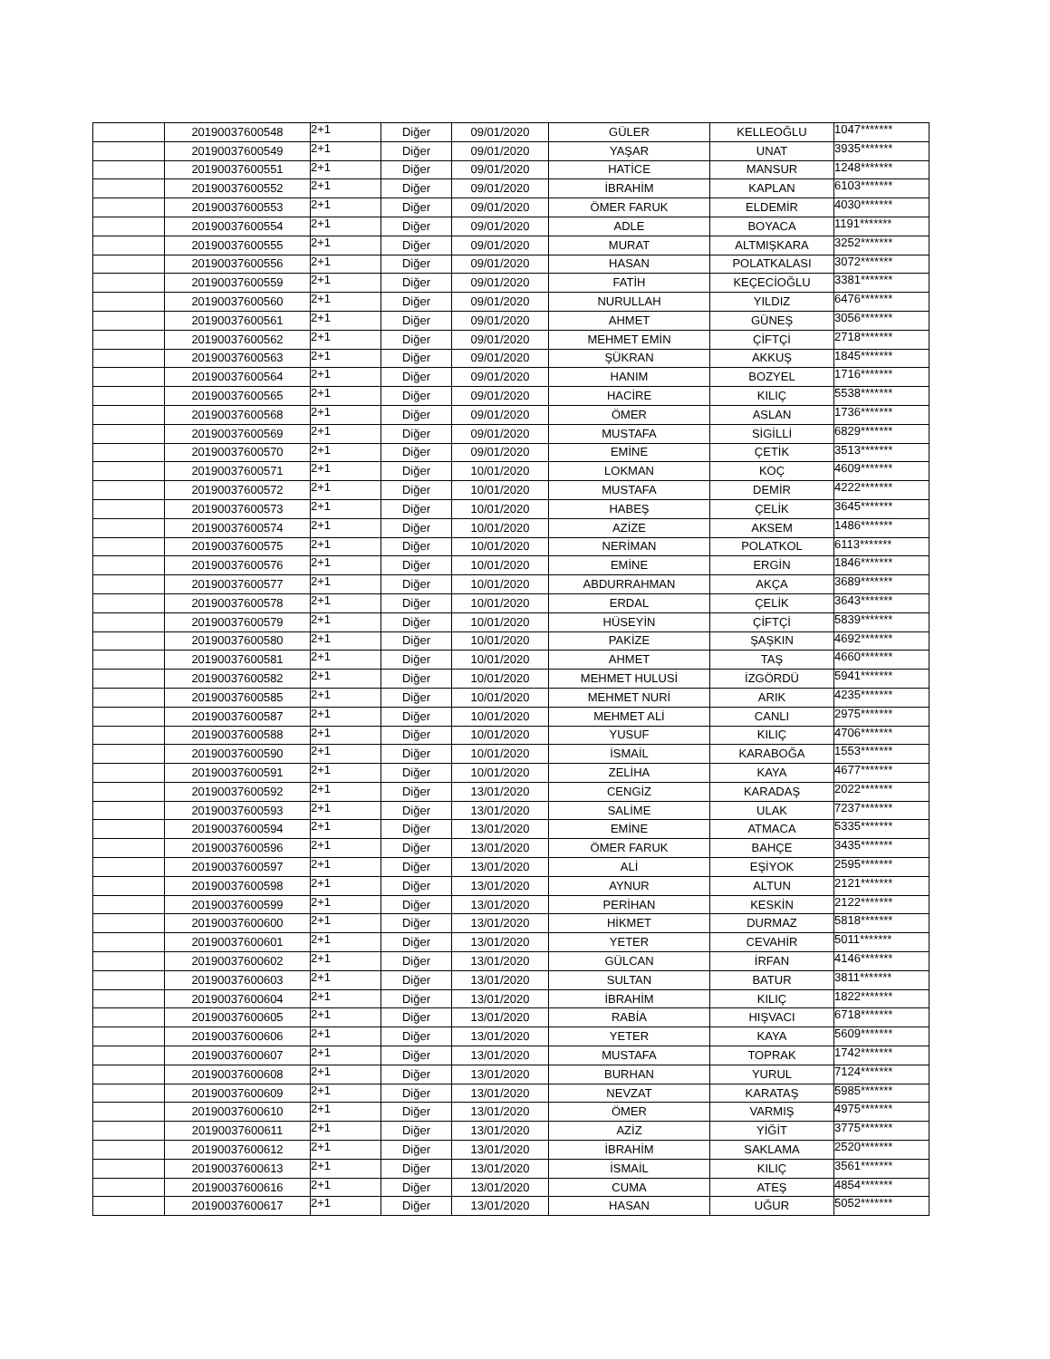| | 20190037600548 | 2+1 | Diğer | 09/01/2020 | GÜLER | KELLEOĞLU | 1047******* |
| | 20190037600549 | 2+1 | Diğer | 09/01/2020 | YAŞAR | UNAT | 3935******* |
| | 20190037600551 | 2+1 | Diğer | 09/01/2020 | HATİCE | MANSUR | 1248******* |
| | 20190037600552 | 2+1 | Diğer | 09/01/2020 | İBRAHİM | KAPLAN | 6103******* |
| | 20190037600553 | 2+1 | Diğer | 09/01/2020 | ÖMER FARUK | ELDEMİR | 4030******* |
| | 20190037600554 | 2+1 | Diğer | 09/01/2020 | ADLE | BOYACA | 1191******* |
| | 20190037600555 | 2+1 | Diğer | 09/01/2020 | MURAT | ALTMIŞKARA | 3252******* |
| | 20190037600556 | 2+1 | Diğer | 09/01/2020 | HASAN | POLATKALASI | 3072******* |
| | 20190037600559 | 2+1 | Diğer | 09/01/2020 | FATİH | KEÇECİOĞLU | 3381******* |
| | 20190037600560 | 2+1 | Diğer | 09/01/2020 | NURULLAH | YILDIZ | 6476******* |
| | 20190037600561 | 2+1 | Diğer | 09/01/2020 | AHMET | GÜNEŞ | 3056******* |
| | 20190037600562 | 2+1 | Diğer | 09/01/2020 | MEHMET EMİN | ÇİFTÇİ | 2718******* |
| | 20190037600563 | 2+1 | Diğer | 09/01/2020 | ŞÜKRAN | AKKUŞ | 1845******* |
| | 20190037600564 | 2+1 | Diğer | 09/01/2020 | HANIM | BOZYEL | 1716******* |
| | 20190037600565 | 2+1 | Diğer | 09/01/2020 | HACİRE | KILIÇ | 5538******* |
| | 20190037600568 | 2+1 | Diğer | 09/01/2020 | ÖMER | ASLAN | 1736******* |
| | 20190037600569 | 2+1 | Diğer | 09/01/2020 | MUSTAFA | SİGİLLİ | 6829******* |
| | 20190037600570 | 2+1 | Diğer | 09/01/2020 | EMİNE | ÇETİK | 3513******* |
| | 20190037600571 | 2+1 | Diğer | 10/01/2020 | LOKMAN | KOÇ | 4609******* |
| | 20190037600572 | 2+1 | Diğer | 10/01/2020 | MUSTAFA | DEMİR | 4222******* |
| | 20190037600573 | 2+1 | Diğer | 10/01/2020 | HABEŞ | ÇELİK | 3645******* |
| | 20190037600574 | 2+1 | Diğer | 10/01/2020 | AZİZE | AKSEM | 1486******* |
| | 20190037600575 | 2+1 | Diğer | 10/01/2020 | NERİMAN | POLATKOL | 6113******* |
| | 20190037600576 | 2+1 | Diğer | 10/01/2020 | EMİNE | ERGİN | 1846******* |
| | 20190037600577 | 2+1 | Diğer | 10/01/2020 | ABDURRAHMAN | AKÇA | 3689******* |
| | 20190037600578 | 2+1 | Diğer | 10/01/2020 | ERDAL | ÇELİK | 3643******* |
| | 20190037600579 | 2+1 | Diğer | 10/01/2020 | HÜSEYİN | ÇİFTÇİ | 5839******* |
| | 20190037600580 | 2+1 | Diğer | 10/01/2020 | PAKİZE | ŞAŞKIN | 4692******* |
| | 20190037600581 | 2+1 | Diğer | 10/01/2020 | AHMET | TAŞ | 4660******* |
| | 20190037600582 | 2+1 | Diğer | 10/01/2020 | MEHMET HULUSİ | İZGÖRDÜ | 5941******* |
| | 20190037600585 | 2+1 | Diğer | 10/01/2020 | MEHMET NURİ | ARIK | 4235******* |
| | 20190037600587 | 2+1 | Diğer | 10/01/2020 | MEHMET ALİ | CANLI | 2975******* |
| | 20190037600588 | 2+1 | Diğer | 10/01/2020 | YUSUF | KILIÇ | 4706******* |
| | 20190037600590 | 2+1 | Diğer | 10/01/2020 | İSMAİL | KARABOĞA | 1553******* |
| | 20190037600591 | 2+1 | Diğer | 10/01/2020 | ZELİHA | KAYA | 4677******* |
| | 20190037600592 | 2+1 | Diğer | 13/01/2020 | CENGİZ | KARADAŞ | 2022******* |
| | 20190037600593 | 2+1 | Diğer | 13/01/2020 | SALİME | ULAK | 7237******* |
| | 20190037600594 | 2+1 | Diğer | 13/01/2020 | EMİNE | ATMACA | 5335******* |
| | 20190037600596 | 2+1 | Diğer | 13/01/2020 | ÖMER FARUK | BAHÇE | 3435******* |
| | 20190037600597 | 2+1 | Diğer | 13/01/2020 | ALİ | EŞİYOK | 2595******* |
| | 20190037600598 | 2+1 | Diğer | 13/01/2020 | AYNUR | ALTUN | 2121******* |
| | 20190037600599 | 2+1 | Diğer | 13/01/2020 | PERİHAN | KESKİN | 2122******* |
| | 20190037600600 | 2+1 | Diğer | 13/01/2020 | HİKMET | DURMAZ | 5818******* |
| | 20190037600601 | 2+1 | Diğer | 13/01/2020 | YETER | CEVAHİR | 5011******* |
| | 20190037600602 | 2+1 | Diğer | 13/01/2020 | GÜLCAN | İRFAN | 4146******* |
| | 20190037600603 | 2+1 | Diğer | 13/01/2020 | SULTAN | BATUR | 3811******* |
| | 20190037600604 | 2+1 | Diğer | 13/01/2020 | İBRAHİM | KILIÇ | 1822******* |
| | 20190037600605 | 2+1 | Diğer | 13/01/2020 | RABİA | HIŞVACI | 6718******* |
| | 20190037600606 | 2+1 | Diğer | 13/01/2020 | YETER | KAYA | 5609******* |
| | 20190037600607 | 2+1 | Diğer | 13/01/2020 | MUSTAFA | TOPRAK | 1742******* |
| | 20190037600608 | 2+1 | Diğer | 13/01/2020 | BURHAN | YURUL | 7124******* |
| | 20190037600609 | 2+1 | Diğer | 13/01/2020 | NEVZAT | KARATAŞ | 5985******* |
| | 20190037600610 | 2+1 | Diğer | 13/01/2020 | ÖMER | VARMIŞ | 4975******* |
| | 20190037600611 | 2+1 | Diğer | 13/01/2020 | AZİZ | YİĞİT | 3775******* |
| | 20190037600612 | 2+1 | Diğer | 13/01/2020 | İBRAHİM | SAKLAMA | 2520******* |
| | 20190037600613 | 2+1 | Diğer | 13/01/2020 | İSMAİL | KILIÇ | 3561******* |
| | 20190037600616 | 2+1 | Diğer | 13/01/2020 | CUMA | ATEŞ | 4854******* |
| | 20190037600617 | 2+1 | Diğer | 13/01/2020 | HASAN | UĞUR | 5052******* |